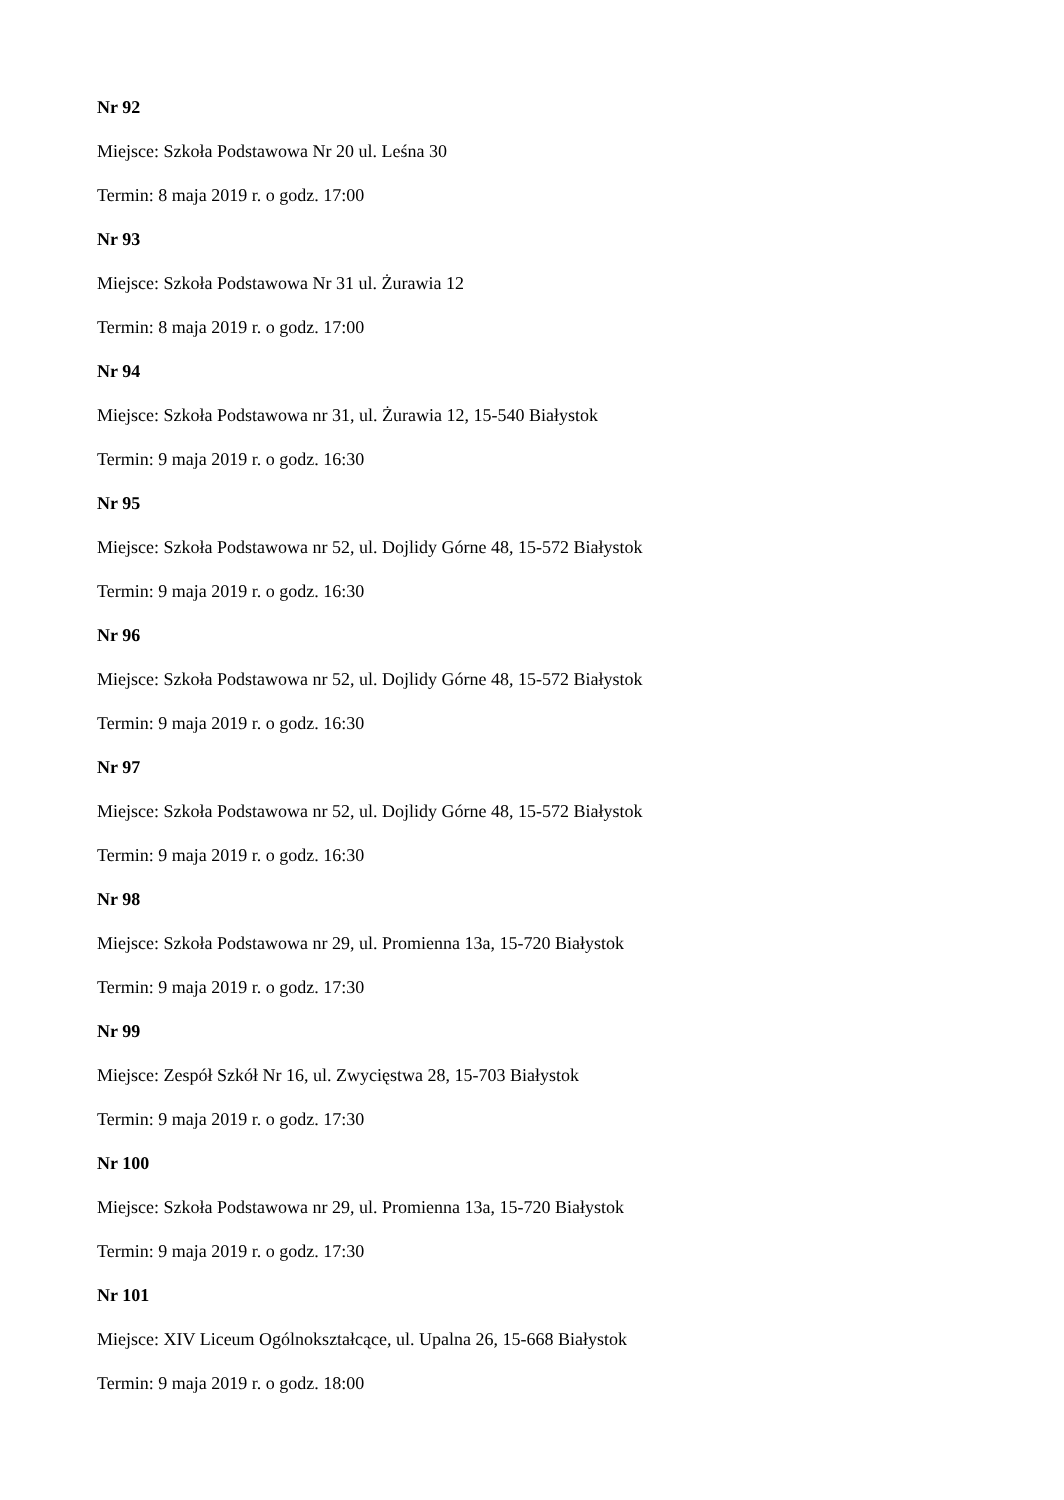Nr 92
Miejsce: Szkoła Podstawowa Nr 20 ul. Leśna 30
Termin: 8 maja 2019 r. o godz. 17:00
Nr 93
Miejsce: Szkoła Podstawowa Nr 31 ul. Żurawia 12
Termin: 8 maja 2019 r. o godz. 17:00
Nr 94
Miejsce: Szkoła Podstawowa nr 31, ul. Żurawia 12, 15-540 Białystok
Termin: 9 maja 2019 r. o godz. 16:30
Nr 95
Miejsce: Szkoła Podstawowa nr 52, ul. Dojlidy Górne 48, 15-572 Białystok
Termin: 9 maja 2019 r. o godz. 16:30
Nr 96
Miejsce: Szkoła Podstawowa nr 52, ul. Dojlidy Górne 48, 15-572 Białystok
Termin: 9 maja 2019 r. o godz. 16:30
Nr 97
Miejsce: Szkoła Podstawowa nr 52, ul. Dojlidy Górne 48, 15-572 Białystok
Termin: 9 maja 2019 r. o godz. 16:30
Nr 98
Miejsce: Szkoła Podstawowa nr 29, ul. Promienna 13a, 15-720 Białystok
Termin: 9 maja 2019 r. o godz. 17:30
Nr 99
Miejsce: Zespół Szkół Nr 16, ul. Zwycięstwa 28, 15-703 Białystok
Termin: 9 maja 2019 r. o godz. 17:30
Nr 100
Miejsce: Szkoła Podstawowa nr 29, ul. Promienna 13a, 15-720 Białystok
Termin: 9 maja 2019 r. o godz. 17:30
Nr 101
Miejsce: XIV Liceum Ogólnokształcące, ul. Upalna 26, 15-668 Białystok
Termin: 9 maja 2019 r. o godz. 18:00